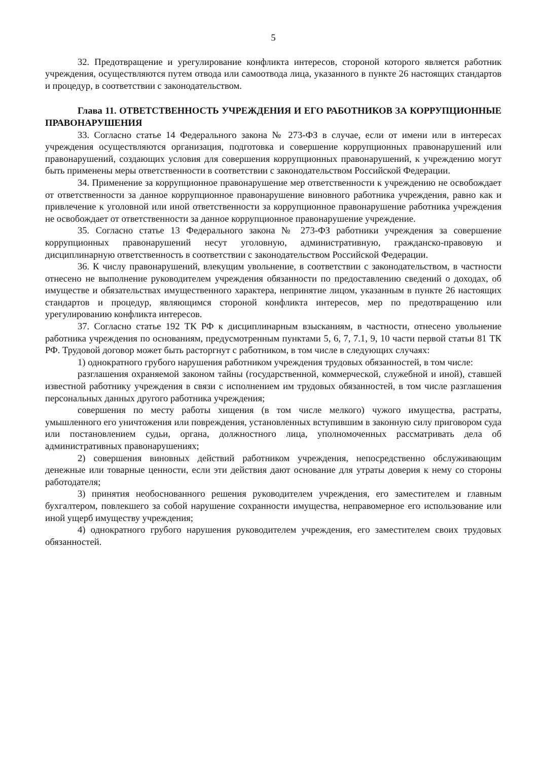5
32. Предотвращение и урегулирование конфликта интересов, стороной которого является работник учреждения, осуществляются путем отвода или самоотвода лица, указанного в пункте 26 настоящих стандартов и процедур, в соответствии с законодательством.
Глава 11. ОТВЕТСТВЕННОСТЬ УЧРЕЖДЕНИЯ И ЕГО РАБОТНИКОВ ЗА КОРРУПЦИОННЫЕ ПРАВОНАРУШЕНИЯ
33. Согласно статье 14 Федерального закона № 273-ФЗ в случае, если от имени или в интересах учреждения осуществляются организация, подготовка и совершение коррупционных правонарушений или правонарушений, создающих условия для совершения коррупционных правонарушений, к учреждению могут быть применены меры ответственности в соответствии с законодательством Российской Федерации.
34. Применение за коррупционное правонарушение мер ответственности к учреждению не освобождает от ответственности за данное коррупционное правонарушение виновного работника учреждения, равно как и привлечение к уголовной или иной ответственности за коррупционное правонарушение работника учреждения не освобождает от ответственности за данное коррупционное правонарушение учреждение.
35. Согласно статье 13 Федерального закона № 273-ФЗ работники учреждения за совершение коррупционных правонарушений несут уголовную, административную, гражданско-правовую и дисциплинарную ответственность в соответствии с законодательством Российской Федерации.
36. К числу правонарушений, влекущим увольнение, в соответствии с законодательством, в частности отнесено не выполнение руководителем учреждения обязанности по предоставлению сведений о доходах, об имуществе и обязательствах имущественного характера, непринятие лицом, указанным в пункте 26 настоящих стандартов и процедур, являющимся стороной конфликта интересов, мер по предотвращению или урегулированию конфликта интересов.
37. Согласно статье 192 ТК РФ к дисциплинарным взысканиям, в частности, отнесено увольнение работника учреждения по основаниям, предусмотренным пунктами 5, 6, 7, 7.1, 9, 10 части первой статьи 81 ТК РФ. Трудовой договор может быть расторгнут с работником, в том числе в следующих случаях:
1) однократного грубого нарушения работником учреждения трудовых обязанностей, в том числе:
разглашения охраняемой законом тайны (государственной, коммерческой, служебной и иной), ставшей известной работнику учреждения в связи с исполнением им трудовых обязанностей, в том числе разглашения персональных данных другого работника учреждения;
совершения по месту работы хищения (в том числе мелкого) чужого имущества, растраты, умышленного его уничтожения или повреждения, установленных вступившим в законную силу приговором суда или постановлением судьи, органа, должностного лица, уполномоченных рассматривать дела об административных правонарушениях;
2) совершения виновных действий работником учреждения, непосредственно обслуживающим денежные или товарные ценности, если эти действия дают основание для утраты доверия к нему со стороны работодателя;
3) принятия необоснованного решения руководителем учреждения, его заместителем и главным бухгалтером, повлекшего за собой нарушение сохранности имущества, неправомерное его использование или иной ущерб имуществу учреждения;
4) однократного грубого нарушения руководителем учреждения, его заместителем своих трудовых обязанностей.